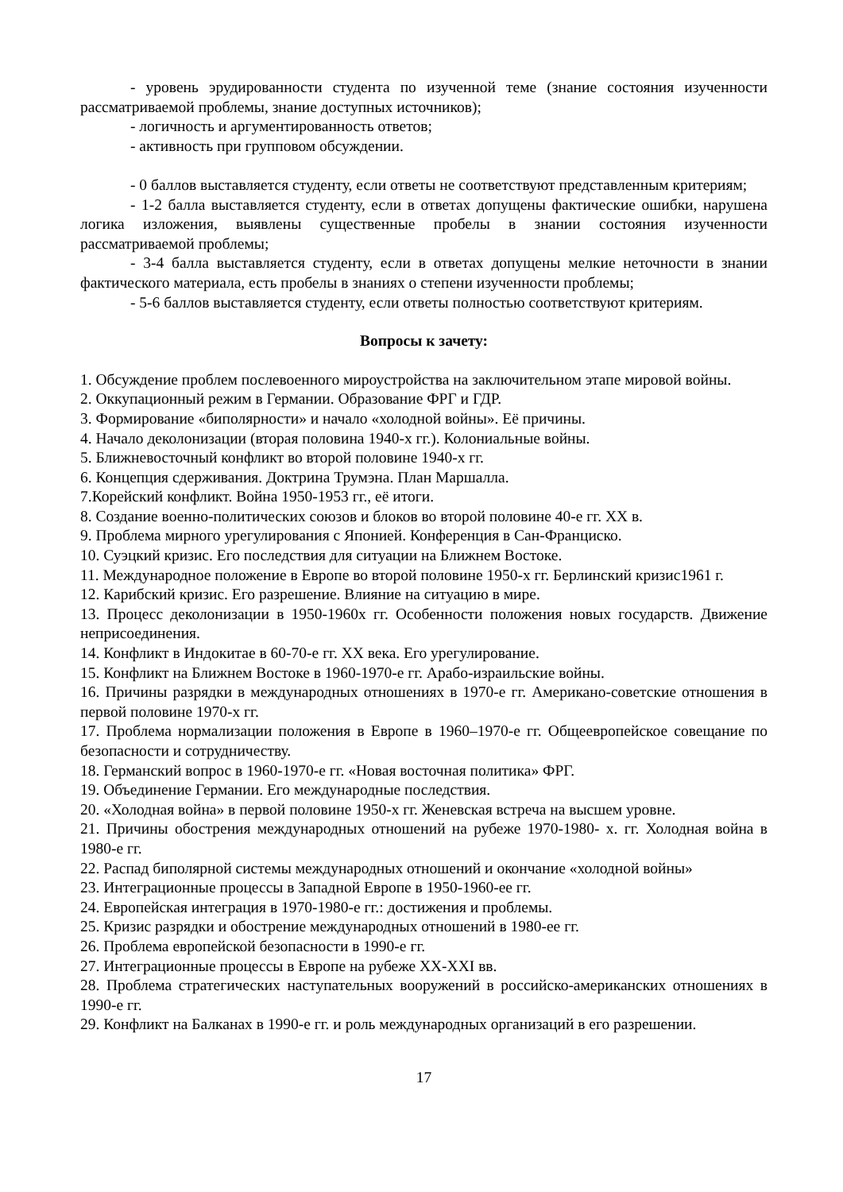- уровень эрудированности студента по изученной теме (знание состояния изученности рассматриваемой проблемы, знание доступных источников);
- логичность и аргументированность ответов;
- активность при групповом обсуждении.
- 0 баллов выставляется студенту, если ответы не соответствуют представленным критериям;
- 1-2 балла выставляется студенту, если в ответах допущены фактические ошибки, нарушена логика изложения, выявлены существенные пробелы в знании состояния изученности рассматриваемой проблемы;
- 3-4 балла выставляется студенту, если в ответах допущены мелкие неточности в знании фактического материала, есть пробелы в знаниях о степени изученности проблемы;
- 5-6 баллов выставляется студенту, если ответы полностью соответствуют критериям.
Вопросы к зачету:
1. Обсуждение проблем послевоенного мироустройства на заключительном этапе мировой войны.
2. Оккупационный режим в Германии. Образование ФРГ и ГДР.
3. Формирование «биполярности» и начало «холодной войны». Её причины.
4. Начало деколонизации (вторая половина 1940-х гг.). Колониальные войны.
5. Ближневосточный конфликт во второй половине 1940-х гг.
6. Концепция сдерживания. Доктрина Трумэна. План Маршалла.
7.Корейский конфликт. Война 1950-1953 гг., её итоги.
8. Создание военно-политических союзов и блоков во второй половине 40-е гг. XX в.
9. Проблема мирного урегулирования с Японией. Конференция в Сан-Франциско.
10. Суэцкий кризис. Его последствия для ситуации на Ближнем Востоке.
11. Международное положение в Европе во второй половине 1950-х гг. Берлинский кризис1961 г.
12. Карибский кризис. Его разрешение. Влияние на ситуацию в мире.
13. Процесс деколонизации в 1950-1960х гг. Особенности положения новых государств. Движение неприсоединения.
14. Конфликт в Индокитае в 60-70-е гг. XX века. Его урегулирование.
15. Конфликт на Ближнем Востоке в 1960-1970-е гг. Арабо-израильские войны.
16. Причины разрядки в международных отношениях в 1970-е гг. Американо-советские отношения в первой половине 1970-х гг.
17. Проблема нормализации положения в Европе в 1960–1970-е гг. Общеевропейское совещание по безопасности и сотрудничеству.
18. Германский вопрос в 1960-1970-е гг. «Новая восточная политика» ФРГ.
19. Объединение Германии. Его международные последствия.
20. «Холодная война» в первой половине 1950-х гг. Женевская встреча на высшем уровне.
21. Причины обострения международных отношений на рубеже 1970-1980- х. гг. Холодная война в 1980-е гг.
22. Распад биполярной системы международных отношений и окончание «холодной войны»
23. Интеграционные процессы в Западной Европе в 1950-1960-ее гг.
24. Европейская интеграция в 1970-1980-е гг.: достижения и проблемы.
25. Кризис разрядки и обострение международных отношений в 1980-ее гг.
26. Проблема европейской безопасности в 1990-е гг.
27. Интеграционные процессы в Европе на рубеже XX-XXI вв.
28. Проблема стратегических наступательных вооружений в российско-американских отношениях в 1990-е гг.
29. Конфликт на Балканах в 1990-е гг. и роль международных организаций в его разрешении.
17